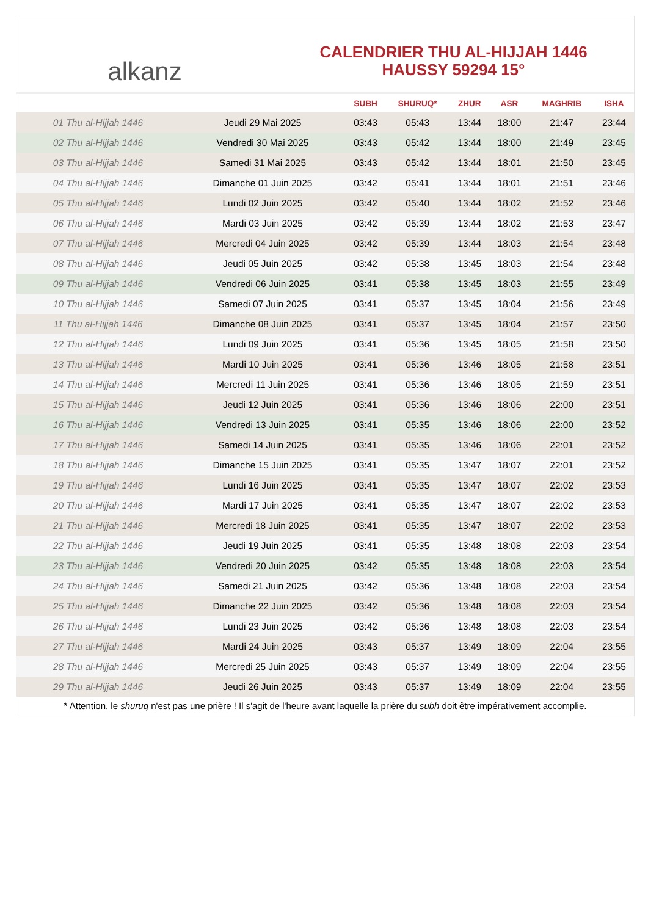alkanz
CALENDRIER THU AL-HIJJAH 1446
HAUSSY 59294 15°
| | | SUBH | SHURUQ* | ZHUR | ASR | MAGHRIB | ISHA |
| --- | --- | --- | --- | --- | --- | --- | --- |
| 01 Thu al-Hijjah 1446 | Jeudi 29 Mai 2025 | 03:43 | 05:43 | 13:44 | 18:00 | 21:47 | 23:44 |
| 02 Thu al-Hijjah 1446 | Vendredi 30 Mai 2025 | 03:43 | 05:42 | 13:44 | 18:00 | 21:49 | 23:45 |
| 03 Thu al-Hijjah 1446 | Samedi 31 Mai 2025 | 03:43 | 05:42 | 13:44 | 18:01 | 21:50 | 23:45 |
| 04 Thu al-Hijjah 1446 | Dimanche 01 Juin 2025 | 03:42 | 05:41 | 13:44 | 18:01 | 21:51 | 23:46 |
| 05 Thu al-Hijjah 1446 | Lundi 02 Juin 2025 | 03:42 | 05:40 | 13:44 | 18:02 | 21:52 | 23:46 |
| 06 Thu al-Hijjah 1446 | Mardi 03 Juin 2025 | 03:42 | 05:39 | 13:44 | 18:02 | 21:53 | 23:47 |
| 07 Thu al-Hijjah 1446 | Mercredi 04 Juin 2025 | 03:42 | 05:39 | 13:44 | 18:03 | 21:54 | 23:48 |
| 08 Thu al-Hijjah 1446 | Jeudi 05 Juin 2025 | 03:42 | 05:38 | 13:45 | 18:03 | 21:54 | 23:48 |
| 09 Thu al-Hijjah 1446 | Vendredi 06 Juin 2025 | 03:41 | 05:38 | 13:45 | 18:03 | 21:55 | 23:49 |
| 10 Thu al-Hijjah 1446 | Samedi 07 Juin 2025 | 03:41 | 05:37 | 13:45 | 18:04 | 21:56 | 23:49 |
| 11 Thu al-Hijjah 1446 | Dimanche 08 Juin 2025 | 03:41 | 05:37 | 13:45 | 18:04 | 21:57 | 23:50 |
| 12 Thu al-Hijjah 1446 | Lundi 09 Juin 2025 | 03:41 | 05:36 | 13:45 | 18:05 | 21:58 | 23:50 |
| 13 Thu al-Hijjah 1446 | Mardi 10 Juin 2025 | 03:41 | 05:36 | 13:46 | 18:05 | 21:58 | 23:51 |
| 14 Thu al-Hijjah 1446 | Mercredi 11 Juin 2025 | 03:41 | 05:36 | 13:46 | 18:05 | 21:59 | 23:51 |
| 15 Thu al-Hijjah 1446 | Jeudi 12 Juin 2025 | 03:41 | 05:36 | 13:46 | 18:06 | 22:00 | 23:51 |
| 16 Thu al-Hijjah 1446 | Vendredi 13 Juin 2025 | 03:41 | 05:35 | 13:46 | 18:06 | 22:00 | 23:52 |
| 17 Thu al-Hijjah 1446 | Samedi 14 Juin 2025 | 03:41 | 05:35 | 13:46 | 18:06 | 22:01 | 23:52 |
| 18 Thu al-Hijjah 1446 | Dimanche 15 Juin 2025 | 03:41 | 05:35 | 13:47 | 18:07 | 22:01 | 23:52 |
| 19 Thu al-Hijjah 1446 | Lundi 16 Juin 2025 | 03:41 | 05:35 | 13:47 | 18:07 | 22:02 | 23:53 |
| 20 Thu al-Hijjah 1446 | Mardi 17 Juin 2025 | 03:41 | 05:35 | 13:47 | 18:07 | 22:02 | 23:53 |
| 21 Thu al-Hijjah 1446 | Mercredi 18 Juin 2025 | 03:41 | 05:35 | 13:47 | 18:07 | 22:02 | 23:53 |
| 22 Thu al-Hijjah 1446 | Jeudi 19 Juin 2025 | 03:41 | 05:35 | 13:48 | 18:08 | 22:03 | 23:54 |
| 23 Thu al-Hijjah 1446 | Vendredi 20 Juin 2025 | 03:42 | 05:35 | 13:48 | 18:08 | 22:03 | 23:54 |
| 24 Thu al-Hijjah 1446 | Samedi 21 Juin 2025 | 03:42 | 05:36 | 13:48 | 18:08 | 22:03 | 23:54 |
| 25 Thu al-Hijjah 1446 | Dimanche 22 Juin 2025 | 03:42 | 05:36 | 13:48 | 18:08 | 22:03 | 23:54 |
| 26 Thu al-Hijjah 1446 | Lundi 23 Juin 2025 | 03:42 | 05:36 | 13:48 | 18:08 | 22:03 | 23:54 |
| 27 Thu al-Hijjah 1446 | Mardi 24 Juin 2025 | 03:43 | 05:37 | 13:49 | 18:09 | 22:04 | 23:55 |
| 28 Thu al-Hijjah 1446 | Mercredi 25 Juin 2025 | 03:43 | 05:37 | 13:49 | 18:09 | 22:04 | 23:55 |
| 29 Thu al-Hijjah 1446 | Jeudi 26 Juin 2025 | 03:43 | 05:37 | 13:49 | 18:09 | 22:04 | 23:55 |
* Attention, le shuruq n'est pas une prière ! Il s'agit de l'heure avant laquelle la prière du subh doit être impérativement accomplie.